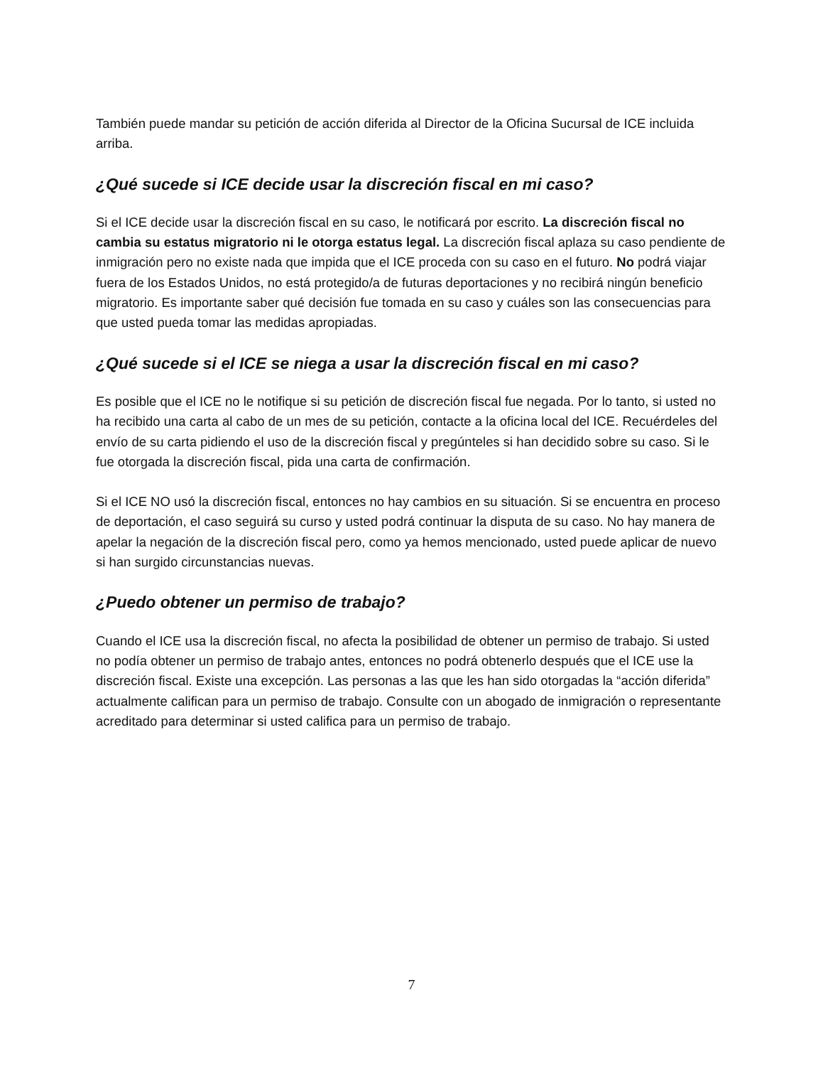También puede mandar su petición de acción diferida al Director de la Oficina Sucursal de ICE incluida arriba.
¿Qué sucede si ICE decide usar la discreción fiscal en mi caso?
Si el ICE decide usar la discreción fiscal en su caso, le notificará por escrito. La discreción fiscal no cambia su estatus migratorio ni le otorga estatus legal. La discreción fiscal aplaza su caso pendiente de inmigración pero no existe nada que impida que el ICE proceda con su caso en el futuro. No podrá viajar fuera de los Estados Unidos, no está protegido/a de futuras deportaciones y no recibirá ningún beneficio migratorio. Es importante saber qué decisión fue tomada en su caso y cuáles son las consecuencias para que usted pueda tomar las medidas apropiadas.
¿Qué sucede si el ICE se niega a usar la discreción fiscal en mi caso?
Es posible que el ICE no le notifique si su petición de discreción fiscal fue negada. Por lo tanto, si usted no ha recibido una carta al cabo de un mes de su petición, contacte a la oficina local del ICE. Recuérdeles del envío de su carta pidiendo el uso de la discreción fiscal y pregúnteles si han decidido sobre su caso. Si le fue otorgada la discreción fiscal, pida una carta de confirmación.
Si el ICE NO usó la discreción fiscal, entonces no hay cambios en su situación. Si se encuentra en proceso de deportación, el caso seguirá su curso y usted podrá continuar la disputa de su caso. No hay manera de apelar la negación de la discreción fiscal pero, como ya hemos mencionado, usted puede aplicar de nuevo si han surgido circunstancias nuevas.
¿Puedo obtener un permiso de trabajo?
Cuando el ICE usa la discreción fiscal, no afecta la posibilidad de obtener un permiso de trabajo. Si usted no podía obtener un permiso de trabajo antes, entonces no podrá obtenerlo después que el ICE use la discreción fiscal. Existe una excepción. Las personas a las que les han sido otorgadas la “acción diferida” actualmente califican para un permiso de trabajo. Consulte con un abogado de inmigración o representante acreditado para determinar si usted califica para un permiso de trabajo.
7